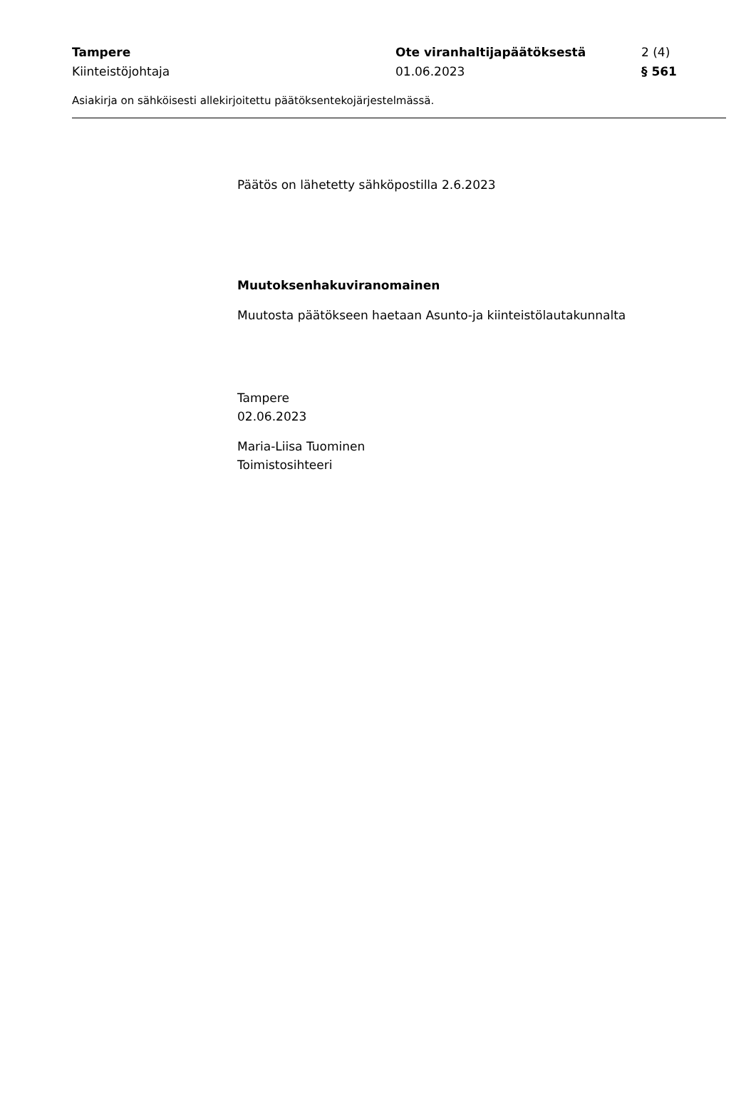Tampere Ote viranhaltijapäätöksestä 2 (4)
Kiinteistöjohtaja 01.06.2023 § 561
Asiakirja on sähköisesti allekirjoitettu päätöksentekojärjestelmässä.
Päätös on lähetetty sähköpostilla 2.6.2023
Muutoksenhakuviranomainen
Muutosta päätökseen haetaan Asunto-ja kiinteistölautakunnalta
Tampere
02.06.2023
Maria-Liisa Tuominen
Toimistosihteeri